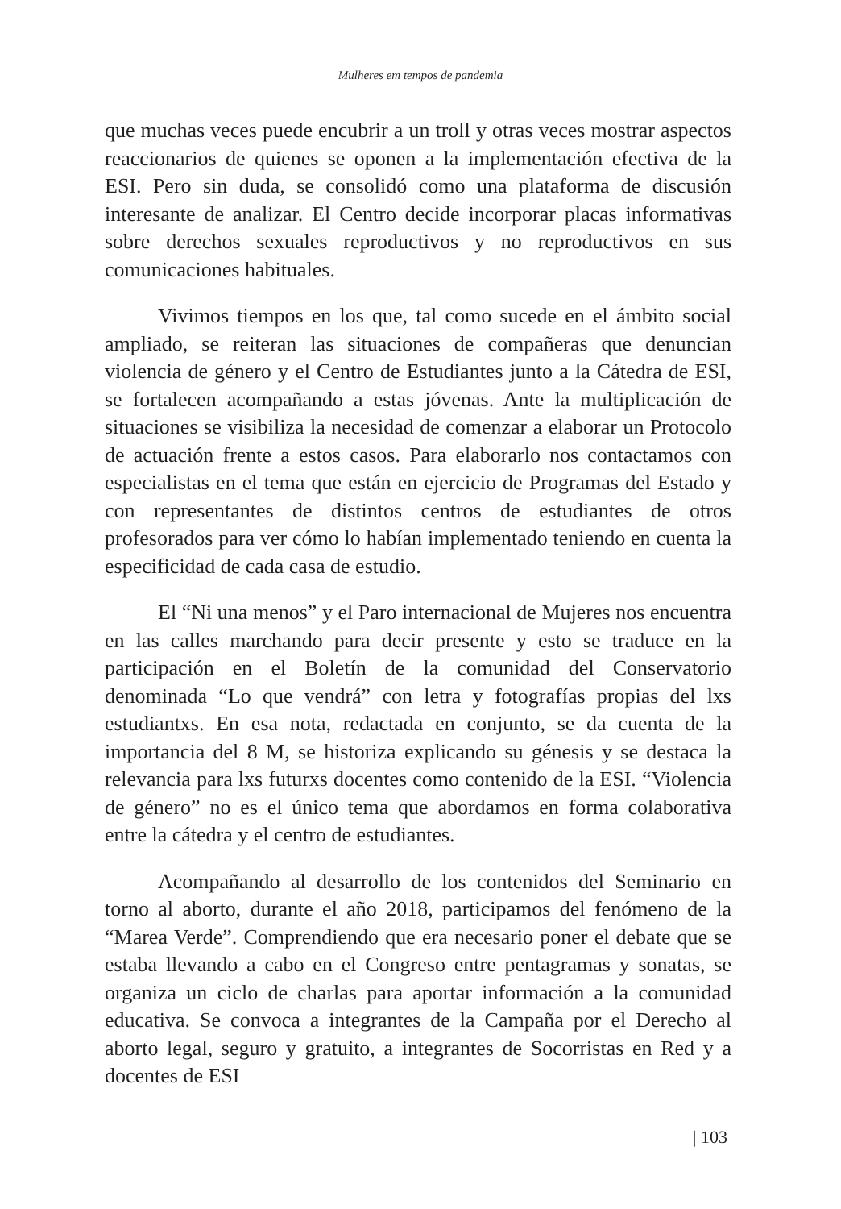Mulheres em tempos de pandemia
que muchas veces puede encubrir a un troll y otras veces mostrar aspectos reaccionarios de quienes se oponen a la implementación efectiva de la ESI. Pero sin duda, se consolidó como una plataforma de discusión interesante de analizar. El Centro decide incorporar placas informativas sobre derechos sexuales reproductivos y no reproductivos en sus comunicaciones habituales.
Vivimos tiempos en los que, tal como sucede en el ámbito social ampliado, se reiteran las situaciones de compañeras que denuncian violencia de género y el Centro de Estudiantes junto a la Cátedra de ESI, se fortalecen acompañando a estas jóvenas. Ante la multiplicación de situaciones se visibiliza la necesidad de comenzar a elaborar un Protocolo de actuación frente a estos casos. Para elaborarlo nos contactamos con especialistas en el tema que están en ejercicio de Programas del Estado y con representantes de distintos centros de estudiantes de otros profesorados para ver cómo lo habían implementado teniendo en cuenta la especificidad de cada casa de estudio.
El “Ni una menos” y el Paro internacional de Mujeres nos encuentra en las calles marchando para decir presente y esto se traduce en la participación en el Boletín de la comunidad del Conservatorio denominada “Lo que vendrá” con letra y fotografías propias del lxs estudiantxs. En esa nota, redactada en conjunto, se da cuenta de la importancia del 8 M, se historiza explicando su génesis y se destaca la relevancia para lxs futurxs docentes como contenido de la ESI. “Violencia de género” no es el único tema que abordamos en forma colaborativa entre la cátedra y el centro de estudiantes.
Acompañando al desarrollo de los contenidos del Seminario en torno al aborto, durante el año 2018, participamos del fenómeno de la “Marea Verde”. Comprendiendo que era necesario poner el debate que se estaba llevando a cabo en el Congreso entre pentagramas y sonatas, se organiza un ciclo de charlas para aportar información a la comunidad educativa. Se convoca a integrantes de la Campaña por el Derecho al aborto legal, seguro y gratuito, a integrantes de Socorristas en Red y a docentes de ESI
| 103